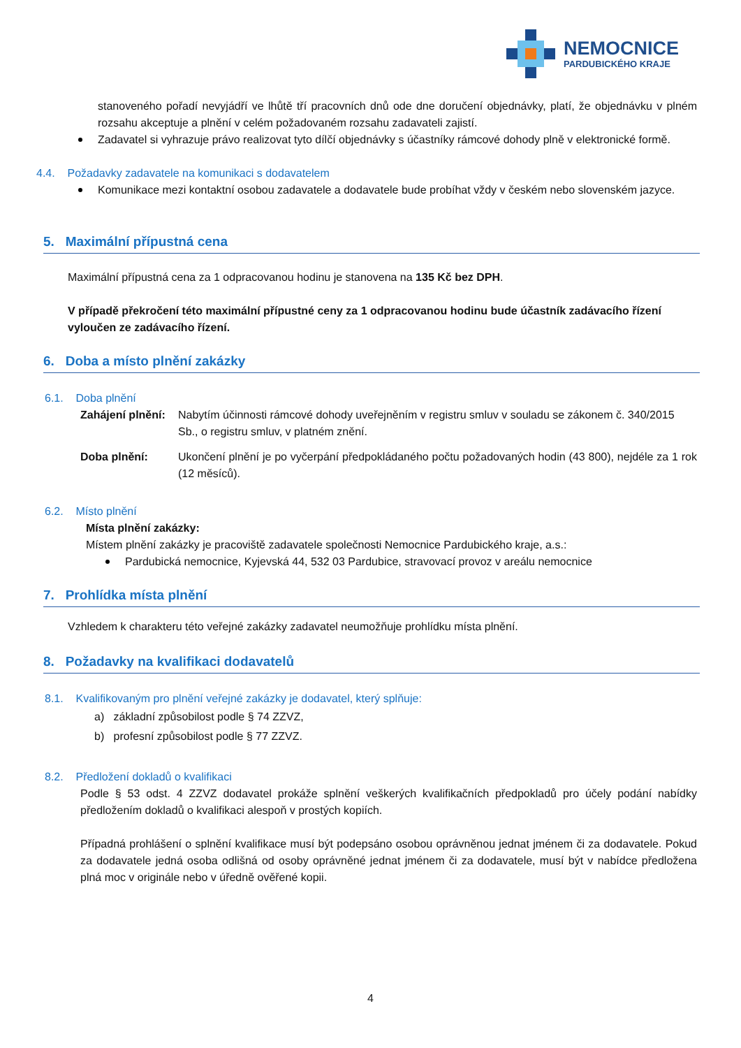NEMOCNICE
PARDUBICKÉHO KRAJE
stanoveného pořadí nevyjádří ve lhůtě tří pracovních dnů ode dne doručení objednávky, platí, že objednávku v plném rozsahu akceptuje a plnění v celém požadovaném rozsahu zadavateli zajistí.
Zadavatel si vyhrazuje právo realizovat tyto dílčí objednávky s účastníky rámcové dohody plně v elektronické formě.
4.4. Požadavky zadavatele na komunikaci s dodavatelem
Komunikace mezi kontaktní osobou zadavatele a dodavatele bude probíhat vždy v českém nebo slovenském jazyce.
5. Maximální přípustná cena
Maximální přípustná cena za 1 odpracovanou hodinu je stanovena na 135 Kč bez DPH.
V případě překročení této maximální přípustné ceny za 1 odpracovanou hodinu bude účastník zadávacího řízení vyloučen ze zadávacího řízení.
6. Doba a místo plnění zakázky
6.1. Doba plnění
Zahájení plnění:
Nabytím účinnosti rámcové dohody uveřejněním v registru smluv v souladu se zákonem č. 340/2015 Sb., o registru smluv, v platném znění.
Doba plnění: Ukončení plnění je po vyčerpání předpokládaného počtu požadovaných hodin (43 800), nejdéle za 1 rok (12 měsíců).
6.2. Místo plnění
Místa plnění zakázky:
Místem plnění zakázky je pracoviště zadavatele společnosti Nemocnice Pardubického kraje, a.s.:
Pardubická nemocnice, Kyjevská 44, 532 03 Pardubice, stravovací provoz v areálu nemocnice
7. Prohlídka místa plnění
Vzhledem k charakteru této veřejné zakázky zadavatel neumožňuje prohlídku místa plnění.
8. Požadavky na kvalifikaci dodavatelů
8.1. Kvalifikovaným pro plnění veřejné zakázky je dodavatel, který splňuje:
a) základní způsobilost podle § 74 ZZVZ,
b) profesní způsobilost podle § 77 ZZVZ.
8.2. Předložení dokladů o kvalifikaci
Podle § 53 odst. 4 ZZVZ dodavatel prokáže splnění veškerých kvalifikačních předpokladů pro účely podání nabídky předložením dokladů o kvalifikaci alespoň v prostých kopiích.
Případná prohlášení o splnění kvalifikace musí být podepsáno osobou oprávněnou jednat jménem či za dodavatele. Pokud za dodavatele jedná osoba odlišná od osoby oprávněné jednat jménem či za dodavatele, musí být v nabídce předložena plná moc v originále nebo v úředně ověřené kopii.
4